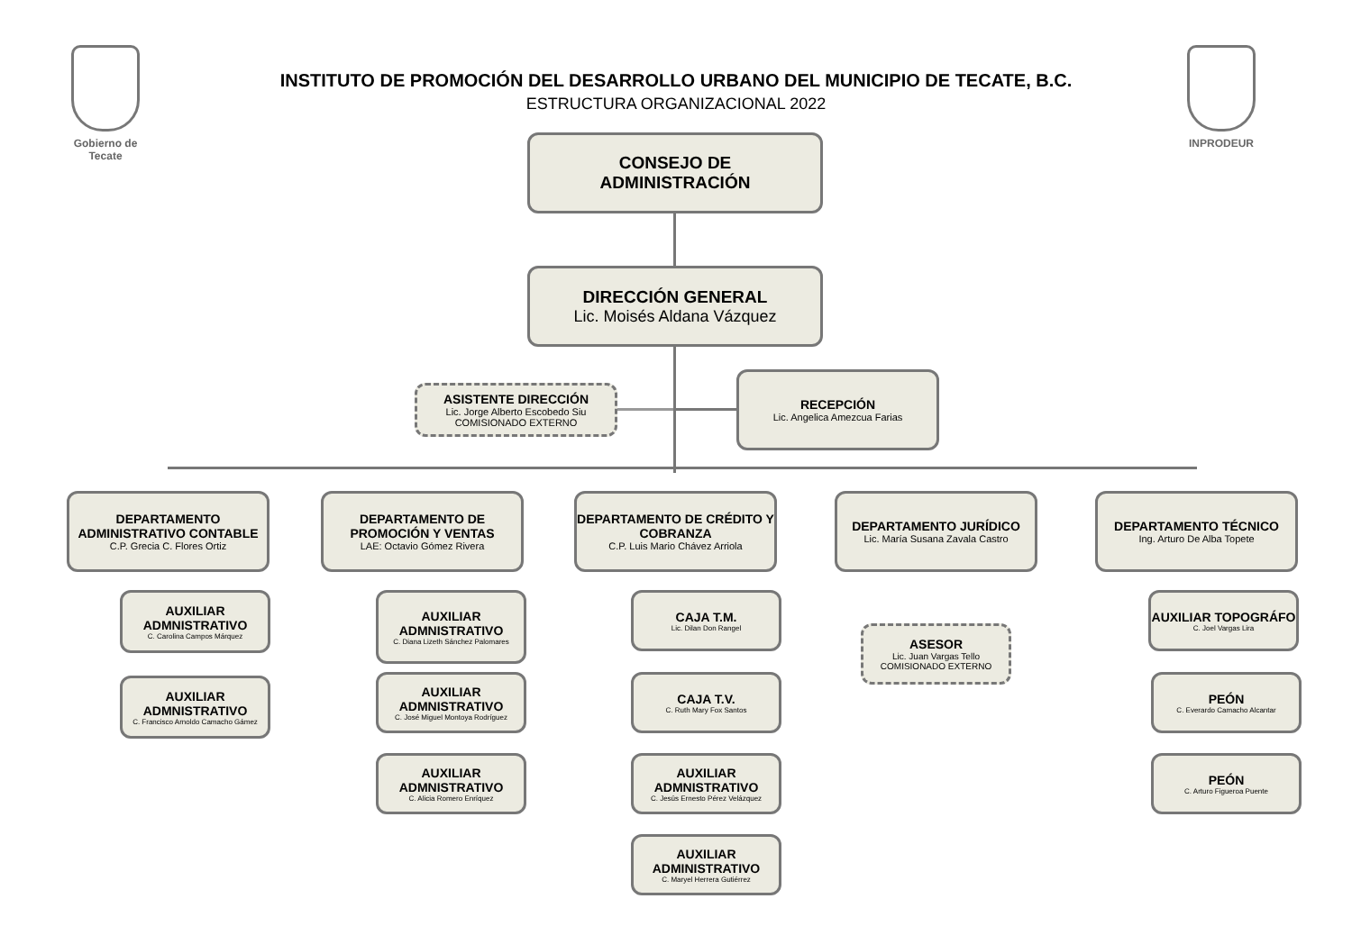Gobierno de Tecate
INPRODEUR
INSTITUTO DE PROMOCIÓN DEL DESARROLLO URBANO DEL MUNICIPIO DE TECATE, B.C.
ESTRUCTURA ORGANIZACIONAL 2022
CONSEJO DE
ADMINISTRACIÓN
DIRECCIÓN GENERAL
Lic. Moisés Aldana Vázquez
ASISTENTE DIRECCIÓN
Lic. Jorge Alberto Escobedo Siu
COMISIONADO EXTERNO
RECEPCIÓN
Lic. Angelica Amezcua Farias
DEPARTAMENTO ADMINISTRATIVO CONTABLE
C.P. Grecia C. Flores Ortiz
DEPARTAMENTO DE PROMOCIÓN Y VENTAS
LAE: Octavio Gómez Rivera
DEPARTAMENTO DE CRÉDITO Y COBRANZA
C.P. Luis Mario Chávez Arriola
DEPARTAMENTO JURÍDICO
Lic. María Susana Zavala Castro
DEPARTAMENTO TÉCNICO
Ing. Arturo De Alba Topete
AUXILIAR ADMNISTRATIVO
C. Carolina Campos Márquez
AUXILIAR ADMNISTRATIVO
C. Francisco Arnoldo Camacho Gámez
AUXILIAR ADMNISTRATIVO
C. Diana Lizeth Sánchez Palomares
AUXILIAR ADMNISTRATIVO
C. José Miguel Montoya Rodríguez
AUXILIAR ADMNISTRATIVO
C. Alicia Romero Enríquez
CAJA T.M.
Lic. Dilan Don Rangel
CAJA T.V.
C. Ruth Mary Fox Santos
AUXILIAR ADMNISTRATIVO
C. Jesús Ernesto Pérez Velázquez
AUXILIAR ADMINISTRATIVO
C. Maryel Herrera Gutiérrez
ASESOR
Lic. Juan Vargas Tello
COMISIONADO EXTERNO
AUXILIAR TOPOGRÁFO
C. Joel Vargas Lira
PEÓN
C. Everardo Camacho Alcantar
PEÓN
C. Arturo Figueroa Puente